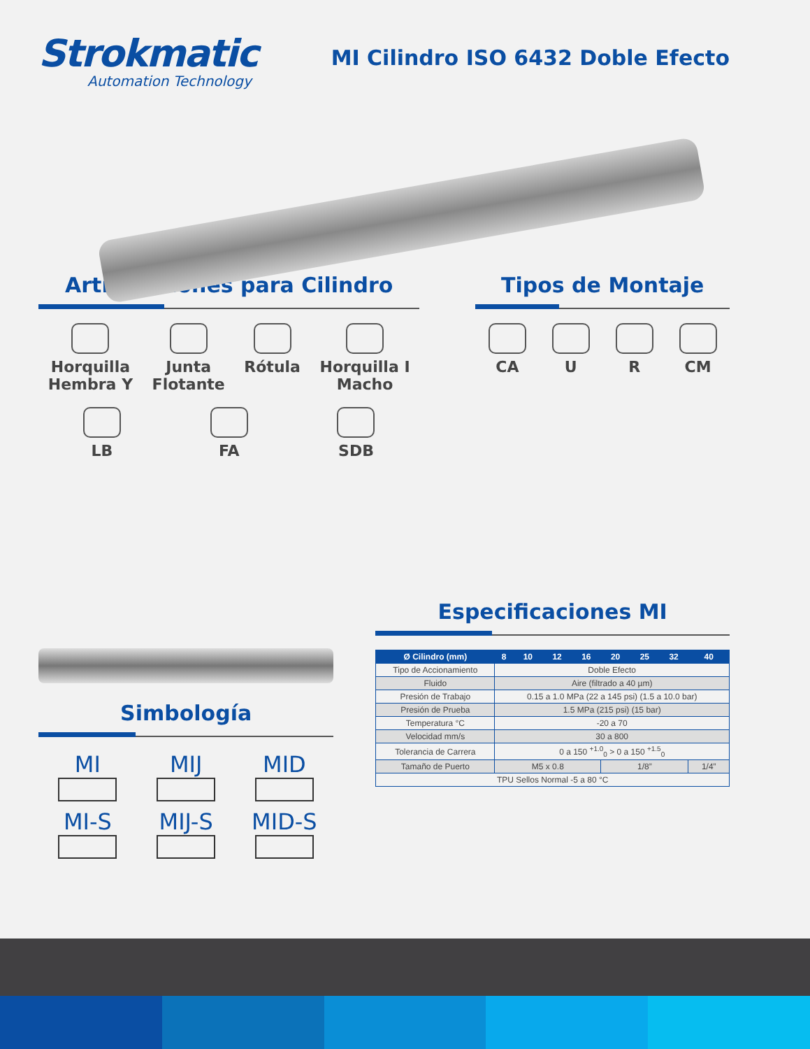Strokmatic
Automation Technology
MI Cilindro ISO 6432 Doble Efecto
Articulaciones para Cilindro
Horquilla
Hembra Y
Junta
Flotante
Rótula Horquilla I
Macho
LB FA SDB
Tipos de Montaje
CA U R CM
Simbología
MI
MIJ
MID
MI-S
MIJ-S
MID-S
Especificaciones MI
| Ø Cilindro (mm) | 8 | 10 | 12 | 16 | 20 | 25 | 32 | 40 |
| --- | --- | --- | --- | --- | --- | --- | --- | --- |
| Tipo de Accionamiento | Doble Efecto | | | | | | | |
| Fluido | Aire (filtrado a 40 µm) | | | | | | | |
| Presión de Trabajo | 0.15 a 1.0 MPa (22 a 145 psi) (1.5 a 10.0 bar) | | | | | | | |
| Presión de Prueba | 1.5 MPa (215 psi) (15 bar) | | | | | | | |
| Temperatura °C | -20 a 70 | | | | | | | |
| Velocidad mm/s | 30 a 800 | | | | | | | |
| Tolerancia de Carrera | 0 a 150 <sup>+1.0</sup><sub>0</sub> > 0 a 150 <sup>+1.5</sup><sub>0</sub> | | | | | | | |
| Tamaño de Puerto | M5 x 0.8 | | | | 1/8” | | | 1/4” |
| TPU Sellos Normal -5 a 80 °C | | | | | | | | |